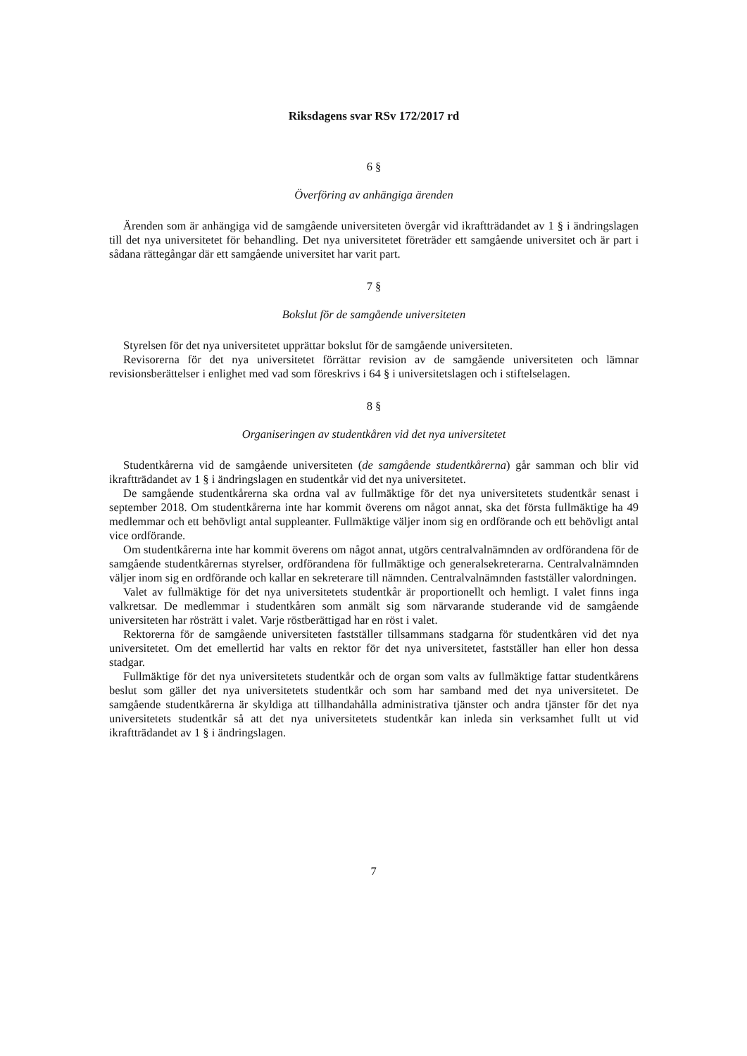Riksdagens svar RSv 172/2017 rd
6 §
Överföring av anhängiga ärenden
Ärenden som är anhängiga vid de samgående universiteten övergår vid ikraftträdandet av 1 § i ändringslagen till det nya universitetet för behandling. Det nya universitetet företräder ett samgående universitet och är part i sådana rättegångar där ett samgående universitet har varit part.
7 §
Bokslut för de samgående universiteten
Styrelsen för det nya universitetet upprättar bokslut för de samgående universiteten.
Revisorerna för det nya universitetet förrättar revision av de samgående universiteten och lämnar revisionsberättelser i enlighet med vad som föreskrivs i 64 § i universitetslagen och i stiftelselagen.
8 §
Organiseringen av studentkåren vid det nya universitetet
Studentkårerna vid de samgående universiteten (de samgående studentkårerna) går samman och blir vid ikraftträdandet av 1 § i ändringslagen en studentkår vid det nya universitetet.
De samgående studentkårerna ska ordna val av fullmäktige för det nya universitetets studentkår senast i september 2018. Om studentkårerna inte har kommit överens om något annat, ska det första fullmäktige ha 49 medlemmar och ett behövligt antal suppleanter. Fullmäktige väljer inom sig en ordförande och ett behövligt antal vice ordförande.
Om studentkårerna inte har kommit överens om något annat, utgörs centralvalnämnden av ordförandena för de samgående studentkårernas styrelser, ordförandena för fullmäktige och generalsekreterarna. Centralvalnämnden väljer inom sig en ordförande och kallar en sekreterare till nämnden. Centralvalnämnden fastställer valordningen.
Valet av fullmäktige för det nya universitetets studentkår är proportionellt och hemligt. I valet finns inga valkretsar. De medlemmar i studentkåren som anmält sig som närvarande studerande vid de samgående universiteten har rösträtt i valet. Varje röstberättigad har en röst i valet.
Rektorerna för de samgående universiteten fastställer tillsammans stadgarna för studentkåren vid det nya universitetet. Om det emellertid har valts en rektor för det nya universitetet, fastställer han eller hon dessa stadgar.
Fullmäktige för det nya universitetets studentkår och de organ som valts av fullmäktige fattar studentkårens beslut som gäller det nya universitetets studentkår och som har samband med det nya universitetet. De samgående studentkårerna är skyldiga att tillhandahålla administrativa tjänster och andra tjänster för det nya universitetets studentkår så att det nya universitetets studentkår kan inleda sin verksamhet fullt ut vid ikraftträdandet av 1 § i ändringslagen.
7